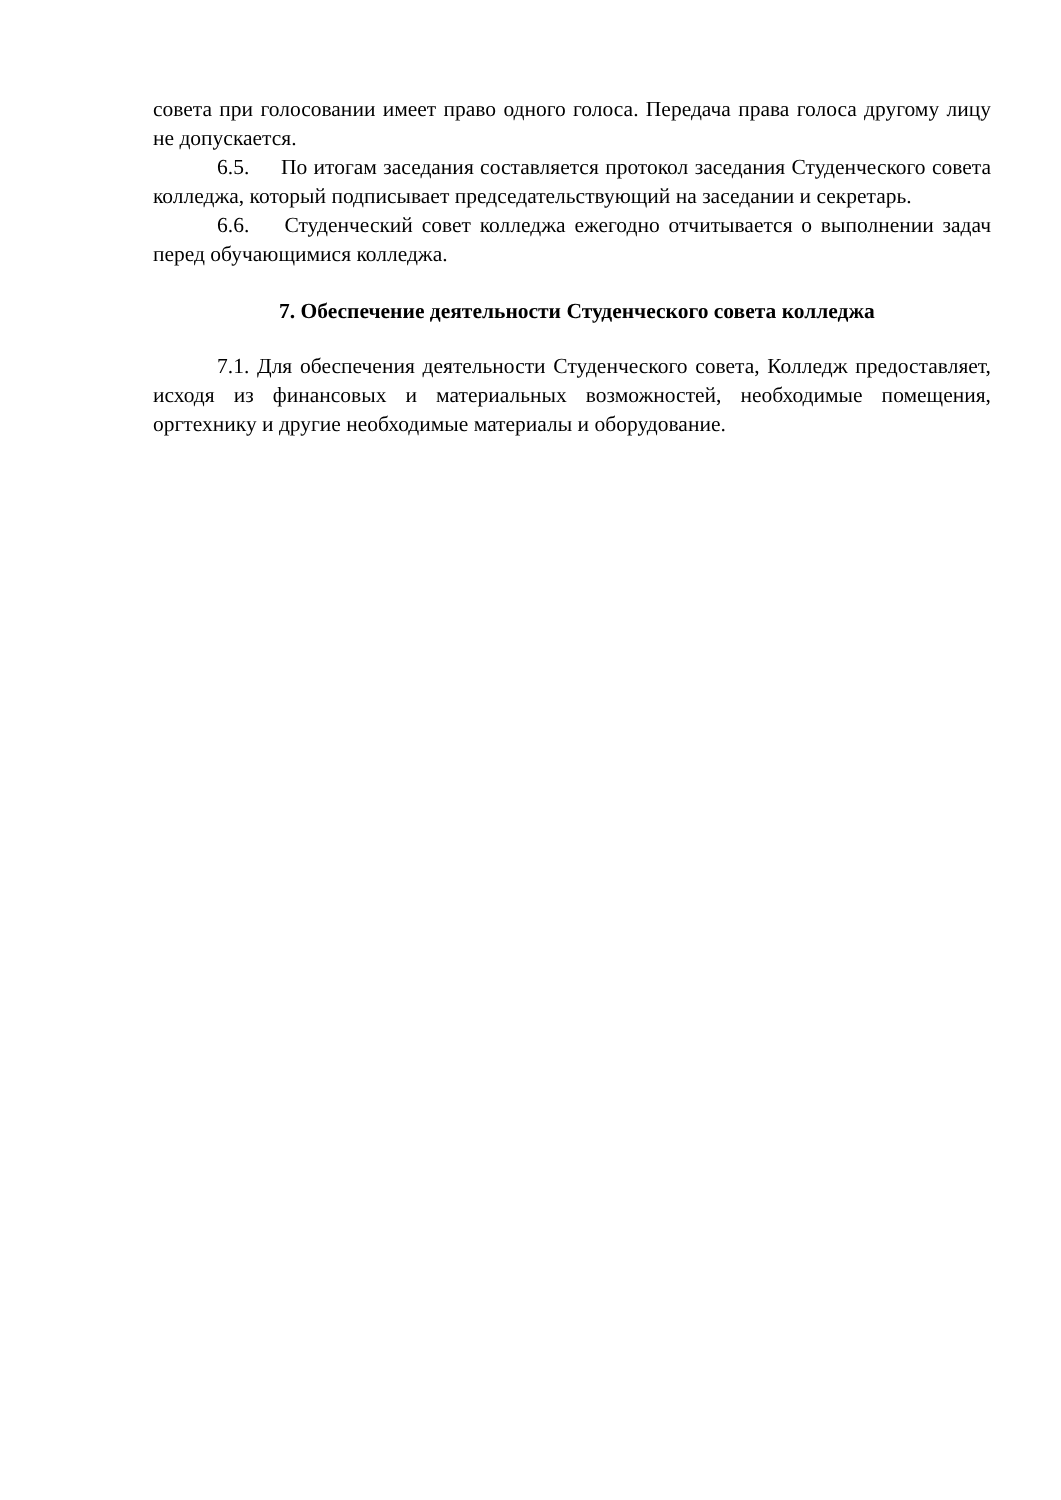совета при голосовании имеет право одного голоса. Передача права голоса другому лицу не допускается.
6.5. По итогам заседания составляется протокол заседания Студенческого совета колледжа, который подписывает председательствующий на заседании и секретарь.
6.6. Студенческий совет колледжа ежегодно отчитывается о выполнении задач перед обучающимися колледжа.
7. Обеспечение деятельности Студенческого совета колледжа
7.1. Для обеспечения деятельности Студенческого совета, Колледж предоставляет, исходя из финансовых и материальных возможностей, необходимые помещения, оргтехнику и другие необходимые материалы и оборудование.